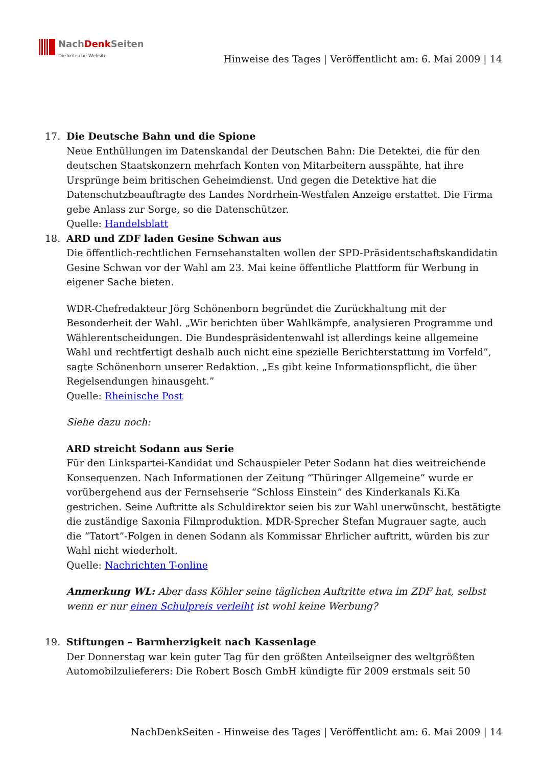NachDenk Seiten
Die kritische Website
Hinweise des Tages | Veröffentlicht am: 6. Mai 2009 | 14
17. Die Deutsche Bahn und die Spione
Neue Enthüllungen im Datenskandal der Deutschen Bahn: Die Detektei, die für den deutschen Staatskonzern mehrfach Konten von Mitarbeitern ausspähte, hat ihre Ursprünge beim britischen Geheimdienst. Und gegen die Detektive hat die Datenschutzbeauftragte des Landes Nordrhein-Westfalen Anzeige erstattet. Die Firma gebe Anlass zur Sorge, so die Datenschützer.
Quelle: Handelsblatt
18. ARD und ZDF laden Gesine Schwan aus
Die öffentlich-rechtlichen Fernsehanstalten wollen der SPD-Präsidentschaftskandidatin Gesine Schwan vor der Wahl am 23. Mai keine öffentliche Plattform für Werbung in eigener Sache bieten.
WDR-Chefredakteur Jörg Schönenborn begründet die Zurückhaltung mit der Besonderheit der Wahl. „Wir berichten über Wahlkämpfe, analysieren Programme und Wählerentscheidungen. Die Bundespräsidentenwahl ist allerdings keine allgemeine Wahl und rechtfertigt deshalb auch nicht eine spezielle Berichterstattung im Vorfeld”, sagte Schönenborn unserer Redaktion. „Es gibt keine Informationspflicht, die über Regelsendungen hinausgeht.”
Quelle: Rheinische Post
Siehe dazu noch:
ARD streicht Sodann aus Serie
Für den Linkspartei-Kandidat und Schauspieler Peter Sodann hat dies weitreichende Konsequenzen. Nach Informationen der Zeitung “Thüringer Allgemeine” wurde er vorübergehend aus der Fernsehserie “Schloss Einstein” des Kinderkanals Ki.Ka gestrichen. Seine Auftritte als Schuldirektor seien bis zur Wahl unerwünscht, bestätigte die zuständige Saxonia Filmproduktion. MDR-Sprecher Stefan Mugrauer sagte, auch die “Tatort”-Folgen in denen Sodann als Kommissar Ehrlicher auftritt, würden bis zur Wahl nicht wiederholt.
Quelle: Nachrichten T-online
Anmerkung WL: Aber dass Köhler seine täglichen Auftritte etwa im ZDF hat, selbst wenn er nur einen Schulpreis verleiht ist wohl keine Werbung?
19. Stiftungen – Barmherzigkeit nach Kassenlage
Der Donnerstag war kein guter Tag für den größten Anteilseigner des weltgrößten Automobilzulieferers: Die Robert Bosch GmbH kündigte für 2009 erstmals seit 50
NachDenkSeiten - Hinweise des Tages | Veröffentlicht am: 6. Mai 2009 | 14